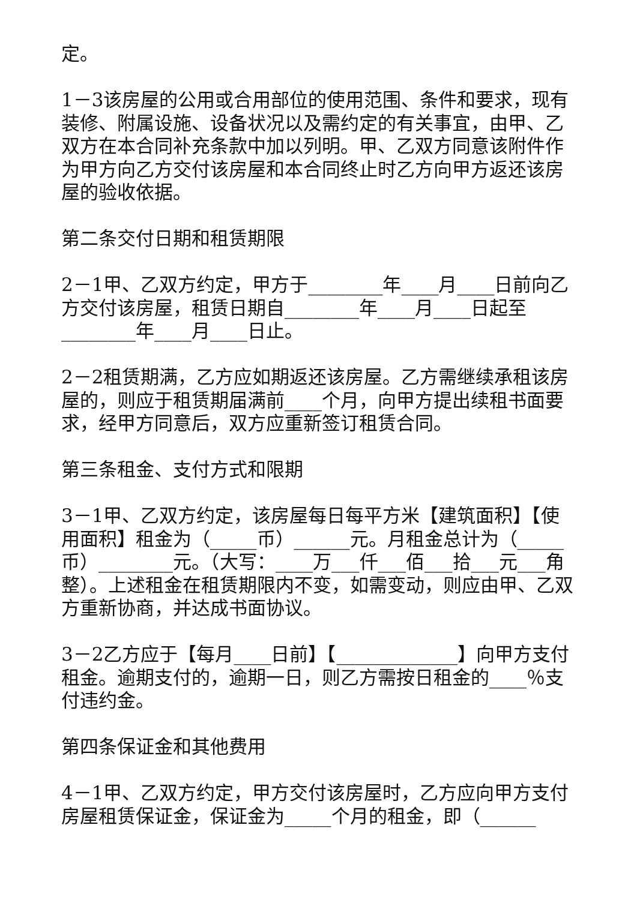定。
1－3该房屋的公用或合用部位的使用范围、条件和要求，现有装修、附属设施、设备状况以及需约定的有关事宜，由甲、乙双方在本合同补充条款中加以列明。甲、乙双方同意该附件作为甲方向乙方交付该房屋和本合同终止时乙方向甲方返还该房屋的验收依据。
第二条交付日期和租赁期限
2－1甲、乙双方约定，甲方于________年____月____日前向乙方交付该房屋，租赁日期自________年____月____日起至________年____月____日止。
2－2租赁期满，乙方应如期返还该房屋。乙方需继续承租该房屋的，则应于租赁期届满前____个月，向甲方提出续租书面要求，经甲方同意后，双方应重新签订租赁合同。
第三条租金、支付方式和限期
3－1甲、乙双方约定，该房屋每日每平方米【建筑面积】【使用面积】租金为（_____币）______元。月租金总计为（_____币）________元。（大写：____万___仟___佰___拾___元___角整）。上述租金在租赁期限内不变，如需变动，则应由甲、乙双方重新协商，并达成书面协议。
3－2乙方应于【每月____日前】【_____________】向甲方支付租金。逾期支付的，逾期一日，则乙方需按日租金的____％支付违约金。
第四条保证金和其他费用
4－1甲、乙双方约定，甲方交付该房屋时，乙方应向甲方支付房屋租赁保证金，保证金为_____个月的租金，即（______